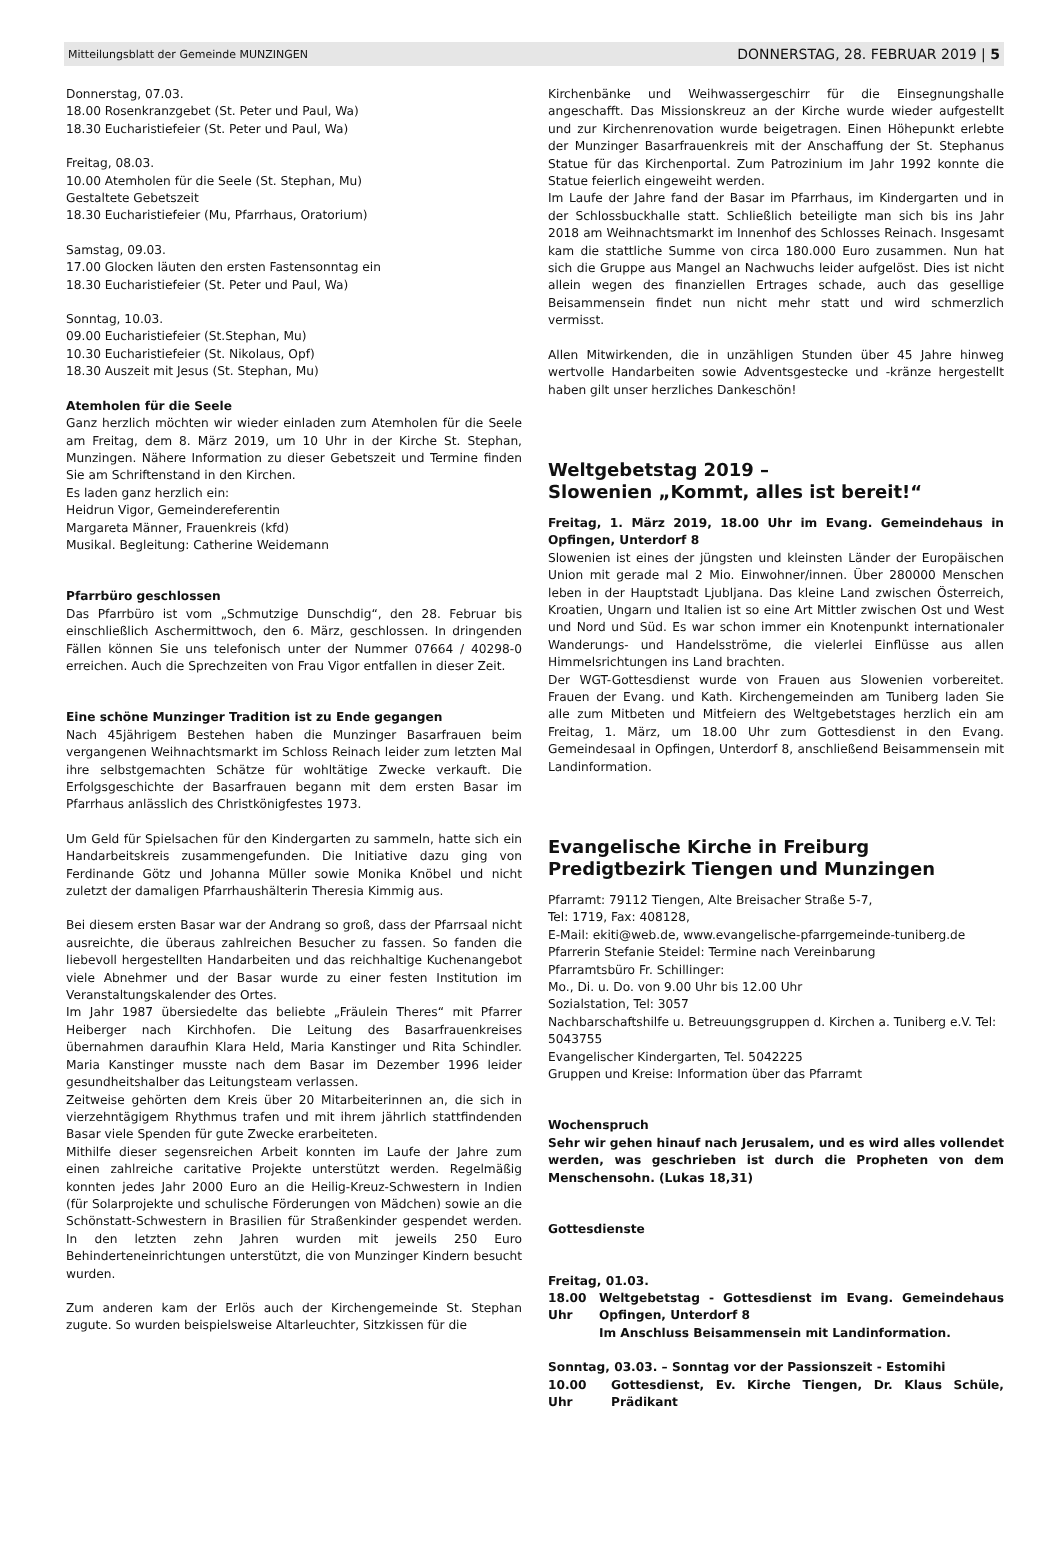Mitteilungsblatt der Gemeinde MUNZINGEN DONNERSTAG, 28. FEBRUAR 2019 | 5
Donnerstag, 07.03.
18.00 Rosenkranzgebet (St. Peter und Paul, Wa)
18.30 Eucharistiefeier (St. Peter und Paul, Wa)
Freitag, 08.03.
10.00 Atemholen für die Seele (St. Stephan, Mu)
Gestaltete Gebetszeit
18.30 Eucharistiefeier (Mu, Pfarrhaus, Oratorium)
Samstag, 09.03.
17.00 Glocken läuten den ersten Fastensonntag ein
18.30 Eucharistiefeier (St. Peter und Paul, Wa)
Sonntag, 10.03.
09.00 Eucharistiefeier (St.Stephan, Mu)
10.30 Eucharistiefeier (St. Nikolaus, Opf)
18.30 Auszeit mit Jesus (St. Stephan, Mu)
Atemholen für die Seele
Ganz herzlich möchten wir wieder einladen zum Atemholen für die Seele am Freitag, dem 8. März 2019, um 10 Uhr in der Kirche St. Stephan, Munzingen. Nähere Information zu dieser Gebetszeit und Termine finden Sie am Schriftenstand in den Kirchen.
Es laden ganz herzlich ein:
Heidrun Vigor, Gemeindereferentin
Margareta Männer, Frauenkreis (kfd)
Musikal. Begleitung: Catherine Weidemann
Pfarrbüro geschlossen
Das Pfarrbüro ist vom „Schmutzige Dunschdig“, den 28. Februar bis einschließlich Aschermittwoch, den 6. März, geschlossen. In dringenden Fällen können Sie uns telefonisch unter der Nummer 07664 / 40298-0 erreichen. Auch die Sprechzeiten von Frau Vigor entfallen in dieser Zeit.
Eine schöne Munzinger Tradition ist zu Ende gegangen
Nach 45jährigem Bestehen haben die Munzinger Basarfrauen beim vergangenen Weihnachtsmarkt im Schloss Reinach leider zum letzten Mal ihre selbstgemachten Schätze für wohltätige Zwecke verkauft. Die Erfolgsgeschichte der Basarfrauen begann mit dem ersten Basar im Pfarrhaus anlässlich des Christkönigfestes 1973.
Um Geld für Spielsachen für den Kindergarten zu sammeln, hatte sich ein Handarbeitskreis zusammengefunden. Die Initiative dazu ging von Ferdinande Götz und Johanna Müller sowie Monika Knöbel und nicht zuletzt der damaligen Pfarrhaushälterin Theresia Kimmig aus.
Bei diesem ersten Basar war der Andrang so groß, dass der Pfarrsaal nicht ausreichte, die überaus zahlreichen Besucher zu fassen. So fanden die liebevoll hergestellten Handarbeiten und das reichhaltige Kuchenangebot viele Abnehmer und der Basar wurde zu einer festen Institution im Veranstaltungskalender des Ortes.
Im Jahr 1987 übersiedelte das beliebte „Fräulein Theres“ mit Pfarrer Heiberger nach Kirchhofen. Die Leitung des Basarfrauenkreises übernahmen daraufhin Klara Held, Maria Kanstinger und Rita Schindler. Maria Kanstinger musste nach dem Basar im Dezember 1996 leider gesundheitshalber das Leitungsteam verlassen.
Zeitweise gehörten dem Kreis über 20 Mitarbeiterinnen an, die sich in vierzehntägigem Rhythmus trafen und mit ihrem jährlich stattfindenden Basar viele Spenden für gute Zwecke erarbeiteten.
Mithilfe dieser segensreichen Arbeit konnten im Laufe der Jahre zum einen zahlreiche caritative Projekte unterstützt werden. Regelmäßig konnten jedes Jahr 2000 Euro an die Heilig-Kreuz-Schwestern in Indien (für Solarprojekte und schulische Förderungen von Mädchen) sowie an die Schönstatt-Schwestern in Brasilien für Straßenkinder gespendet werden. In den letzten zehn Jahren wurden mit jeweils 250 Euro Behinderteneinrichtungen unterstützt, die von Munzinger Kindern besucht wurden.
Zum anderen kam der Erlös auch der Kirchengemeinde St. Stephan zugute. So wurden beispielsweise Altarleuchter, Sitzkissen für die
Kirchenbänke und Weihwassergeschirr für die Einsegnungshalle angeschafft. Das Missionskreuz an der Kirche wurde wieder aufgestellt und zur Kirchenrenovation wurde beigetragen. Einen Höhepunkt erlebte der Munzinger Basarfrauenkreis mit der Anschaffung der St. Stephanus Statue für das Kirchenportal. Zum Patrozinium im Jahr 1992 konnte die Statue feierlich eingeweiht werden.
Im Laufe der Jahre fand der Basar im Pfarrhaus, im Kindergarten und in der Schlossbuckhalle statt. Schließlich beteiligte man sich bis ins Jahr 2018 am Weihnachtsmarkt im Innenhof des Schlosses Reinach. Insgesamt kam die stattliche Summe von circa 180.000 Euro zusammen. Nun hat sich die Gruppe aus Mangel an Nachwuchs leider aufgelöst. Dies ist nicht allein wegen des finanziellen Ertrages schade, auch das gesellige Beisammensein findet nun nicht mehr statt und wird schmerzlich vermisst.
Allen Mitwirkenden, die in unzähligen Stunden über 45 Jahre hinweg wertvolle Handarbeiten sowie Adventsgestecke und -kränze hergestellt haben gilt unser herzliches Dankeschön!
Weltgebetstag 2019 –
Slowenien „Kommt, alles ist bereit!“
Freitag, 1. März 2019, 18.00 Uhr im Evang. Gemeindehaus in Opfingen, Unterdorf 8
Slowenien ist eines der jüngsten und kleinsten Länder der Europäischen Union mit gerade mal 2 Mio. Einwohner/innen. Über 280000 Menschen leben in der Hauptstadt Ljubljana. Das kleine Land zwischen Österreich, Kroatien, Ungarn und Italien ist so eine Art Mittler zwischen Ost und West und Nord und Süd. Es war schon immer ein Knotenpunkt internationaler Wanderungs- und Handelsströme, die vielerlei Einflüsse aus allen Himmelsrichtungen ins Land brachten.
Der WGT-Gottesdienst wurde von Frauen aus Slowenien vorbereitet. Frauen der Evang. und Kath. Kirchengemeinden am Tuniberg laden Sie alle zum Mitbeten und Mitfeiern des Weltgebetstages herzlich ein am Freitag, 1. März, um 18.00 Uhr zum Gottesdienst in den Evang. Gemeindesaal in Opfingen, Unterdorf 8, anschließend Beisammensein mit Landinformation.
Evangelische Kirche in Freiburg
Predigtbezirk Tiengen und Munzingen
Pfarramt: 79112 Tiengen, Alte Breisacher Straße 5-7,
Tel: 1719, Fax: 408128,
E-Mail: ekiti@web.de, www.evangelische-pfarrgemeinde-tuniberg.de
Pfarrerin Stefanie Steidel: Termine nach Vereinbarung
Pfarramtsbüro Fr. Schillinger:
Mo., Di. u. Do. von 9.00 Uhr bis 12.00 Uhr
Sozialstation, Tel: 3057
Nachbarschaftshilfe u. Betreuungsgruppen d. Kirchen a. Tuniberg e.V. Tel: 5043755
Evangelischer Kindergarten, Tel. 5042225
Gruppen und Kreise: Information über das Pfarramt
Wochenspruch
Sehr wir gehen hinauf nach Jerusalem, und es wird alles vollendet werden, was geschrieben ist durch die Propheten von dem Menschensohn. (Lukas 18,31)
Gottesdienste
Freitag, 01.03.
18.00 Uhr Weltgebetstag - Gottesdienst im Evang. Gemeindehaus Opfingen, Unterdorf 8
Im Anschluss Beisammensein mit Landinformation.
Sonntag, 03.03. – Sonntag vor der Passionszeit - Estomihi
10.00 Uhr Gottesdienst, Ev. Kirche Tiengen, Dr. Klaus Schüle, Prädikant